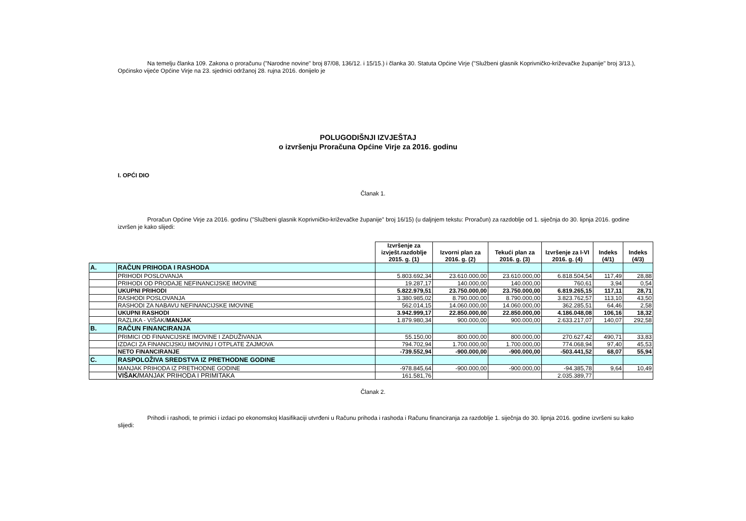Na temelju članka 109. Zakona o proračunu ("Narodne novine" broj 87/08, 136/12. i 15/15.) i članka 30. Statuta Općine Virje ("Službeni glasnik Koprivničko-križevačke županije" broj 3/13.), Općinsko vijeće Općine Virje na 23. sjednici održanoj 28. rujna 2016. donijelo je
POLUGODIŠNJI IZVJEŠTAJ
o izvršenju Proračuna Općine Virje za 2016. godinu
I. OPĆI DIO
Članak 1.
Proračun Općine Virje za 2016. godinu ("Službeni glasnik Koprivničko-križevačke županije" broj 16/15) (u daljnjem tekstu: Proračun) za razdoblje od 1. siječnja do 30. lipnja 2016. godine izvršen je kako slijedi:
| | | Izvršenje za izvješt.razdoblje 2015. g. (1) | Izvorni plan za 2016. g. (2) | Tekući plan za 2016. g. (3) | Izvršenje za I-VI 2016. g. (4) | Indeks (4/1) | Indeks (4/3) |
| --- | --- | --- | --- | --- | --- | --- | --- |
| A. | RAČUN PRIHODA I RASHODA | | | | | | |
| | PRIHODI POSLOVANJA | 5.803.692,34 | 23.610.000,00 | 23.610.000,00 | 6.818.504,54 | 117,49 | 28,88 |
| | PRIHODI OD PRODAJE NEFINANCIJSKE IMOVINE | 19.287,17 | 140.000,00 | 140.000,00 | 760,61 | 3,94 | 0,54 |
| | UKUPNI PRIHODI | 5.822.979,51 | 23.750.000,00 | 23.750.000,00 | 6.819.265,15 | 117,11 | 28,71 |
| | RASHODI POSLOVANJA | 3.380.985,02 | 8.790.000,00 | 8.790.000,00 | 3.823.762,57 | 113,10 | 43,50 |
| | RASHODI ZA NABAVU NEFINANCIJSKE IMOVINE | 562.014,15 | 14.060.000,00 | 14.060.000,00 | 362.285,51 | 64,46 | 2,58 |
| | UKUPNI RASHODI | 3.942.999,17 | 22.850.000,00 | 22.850.000,00 | 4.186.048,08 | 106,16 | 18,32 |
| | RAZLIKA - VIŠAK/ MANJAK | 1.879.980,34 | 900.000,00 | 900.000,00 | 2.633.217,07 | 140,07 | 292,58 |
| B. | RAČUN FINANCIRANJA | | | | | | |
| | PRIMICI OD FINANCIJSKE IMOVINE I ZADUŽIVANJA | 55.150,00 | 800.000,00 | 800.000,00 | 270.627,42 | 490,71 | 33,83 |
| | IZDACI ZA FINANCIJSKU IMOVINU I OTPLATE ZAJMOVA | 794.702,94 | 1.700.000,00 | 1.700.000,00 | 774.068,94 | 97,40 | 45,53 |
| | NETO FINANCIRANJE | -739.552,94 | -900.000,00 | -900.000,00 | -503.441,52 | 68,07 | 55,94 |
| C. | RASPOLOŽIVA SREDSTVA IZ PRETHODNE GODINE | | | | | | |
| | MANJAK PRIHODA IZ PRETHODNE GODINE | -978.845,64 | -900.000,00 | -900.000,00 | -94.385,78 | 9,64 | 10,49 |
| | VIŠAK/ MANJAK PRIHODA I PRIMITAKA | 161.581,76 | | | 2.035.389,77 | | |
Članak 2.
Prihodi i rashodi, te primici i izdaci po ekonomskoj klasifikaciji utvrđeni u Računu prihoda i rashoda i Računu financiranja za razdoblje 1. siječnja do 30. lipnja 2016. godine izvršeni su kako slijedi: